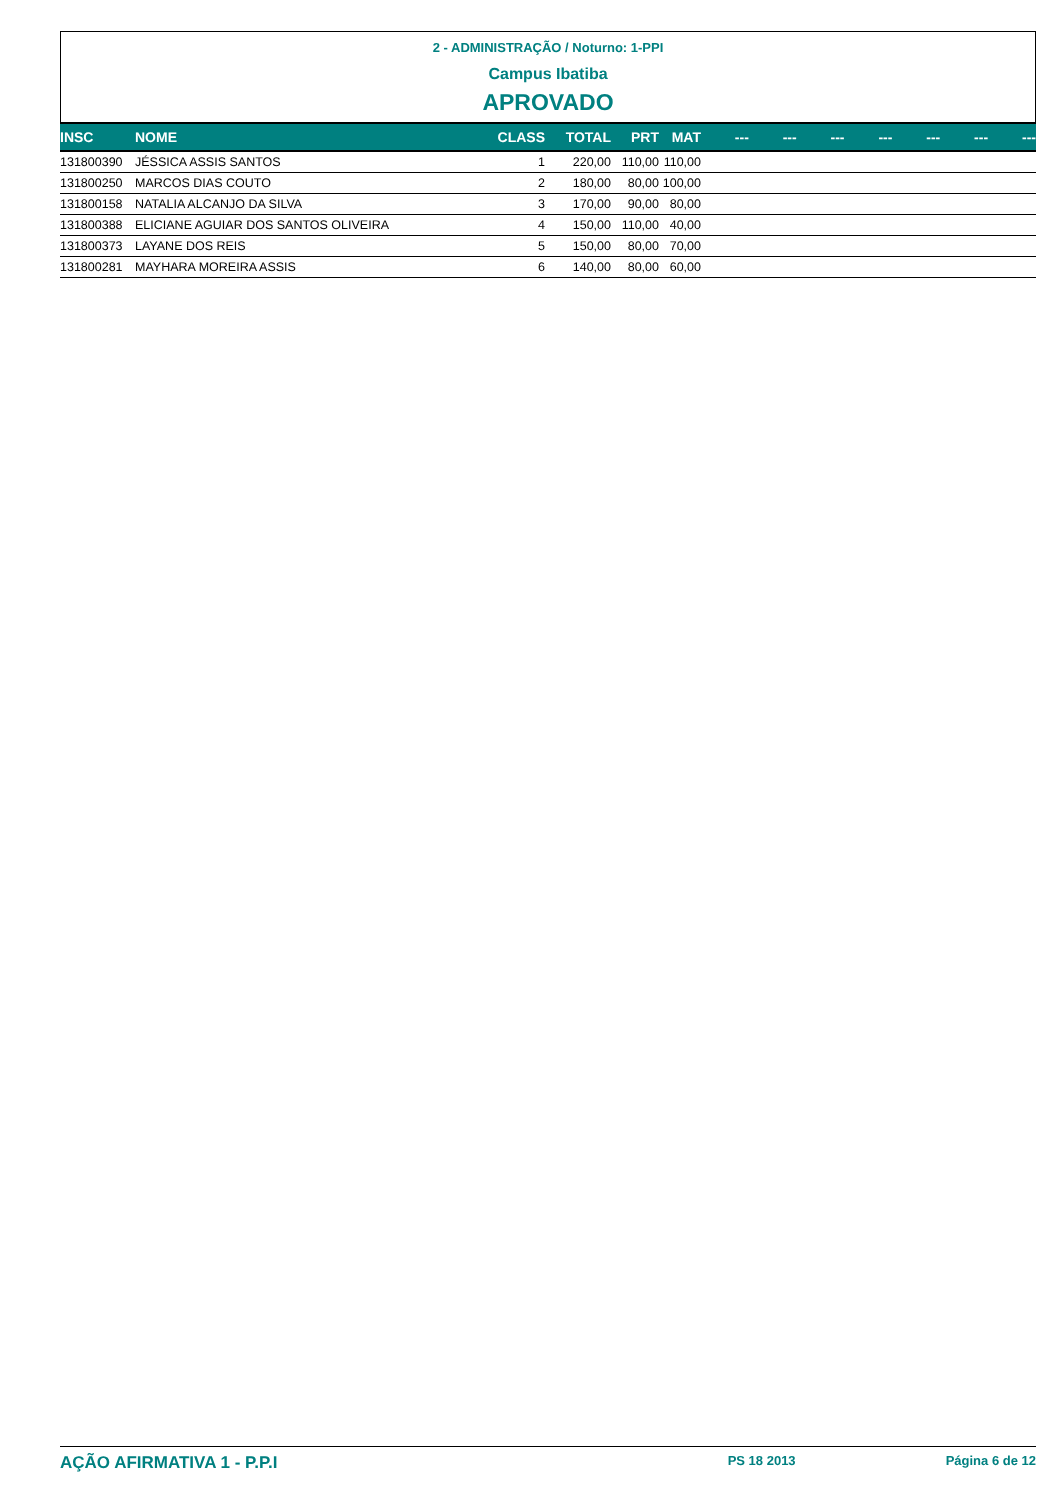2 - ADMINISTRAÇÃO / Noturno: 1-PPI
Campus Ibatiba
APROVADO
| INSC | NOME | CLASS | TOTAL | PRT | MAT | --- | --- | --- | --- | --- | --- | --- |
| --- | --- | --- | --- | --- | --- | --- | --- | --- | --- | --- | --- | --- |
| 131800390 | JÉSSICA ASSIS SANTOS | 1 | 220,00 | 110,00 | 110,00 | | | | | | | |
| 131800250 | MARCOS DIAS COUTO | 2 | 180,00 | 80,00 | 100,00 | | | | | | | |
| 131800158 | NATALIA ALCANJO DA SILVA | 3 | 170,00 | 90,00 | 80,00 | | | | | | | |
| 131800388 | ELICIANE AGUIAR DOS SANTOS OLIVEIRA | 4 | 150,00 | 110,00 | 40,00 | | | | | | | |
| 131800373 | LAYANE DOS REIS | 5 | 150,00 | 80,00 | 70,00 | | | | | | | |
| 131800281 | MAYHARA MOREIRA ASSIS | 6 | 140,00 | 80,00 | 60,00 | | | | | | | |
AÇÃO AFIRMATIVA 1 - P.P.I PS 18 2013 Página 6 de 12